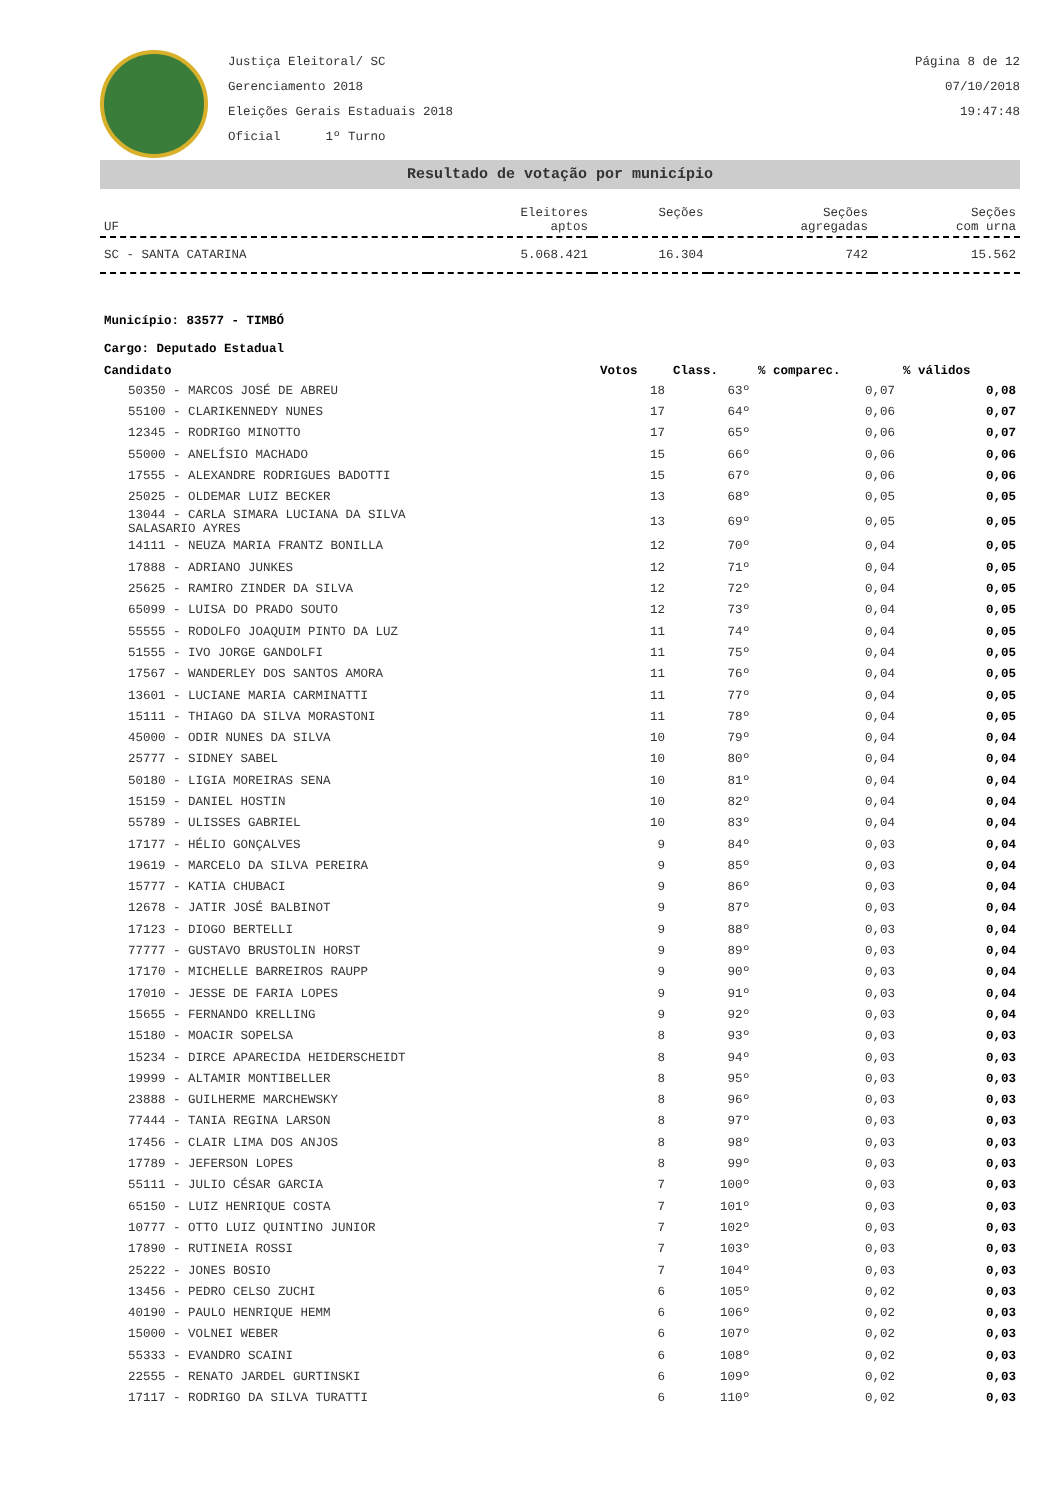Justiça Eleitoral/ SC
Gerenciamento 2018
Eleições Gerais Estaduais 2018
Oficial 1º Turno
Página 8 de 12
07/10/2018
19:47:48
Resultado de votação por município
| UF | Eleitores aptos | Seções | Seções agregadas | Seções com urna |
| --- | --- | --- | --- | --- |
| SC - SANTA CATARINA | 5.068.421 | 16.304 | 742 | 15.562 |
Município: 83577 - TIMBÓ
Cargo: Deputado Estadual
| Candidato | Votos | Class. | % comparec. | % válidos |
| --- | --- | --- | --- | --- |
| 50350 - MARCOS JOSÉ DE ABREU | 18 | 63º | 0,07 | 0,08 |
| 55100 - CLARIKENNEDY NUNES | 17 | 64º | 0,06 | 0,07 |
| 12345 - RODRIGO MINOTTO | 17 | 65º | 0,06 | 0,07 |
| 55000 - ANELÍSIO MACHADO | 15 | 66º | 0,06 | 0,06 |
| 17555 - ALEXANDRE RODRIGUES BADOTTI | 15 | 67º | 0,06 | 0,06 |
| 25025 - OLDEMAR LUIZ BECKER | 13 | 68º | 0,05 | 0,05 |
| 13044 - CARLA SIMARA LUCIANA DA SILVA SALASARIO AYRES | 13 | 69º | 0,05 | 0,05 |
| 14111 - NEUZA MARIA FRANTZ BONILLA | 12 | 70º | 0,04 | 0,05 |
| 17888 - ADRIANO JUNKES | 12 | 71º | 0,04 | 0,05 |
| 25625 - RAMIRO ZINDER DA SILVA | 12 | 72º | 0,04 | 0,05 |
| 65099 - LUISA DO PRADO SOUTO | 12 | 73º | 0,04 | 0,05 |
| 55555 - RODOLFO JOAQUIM PINTO DA LUZ | 11 | 74º | 0,04 | 0,05 |
| 51555 - IVO JORGE GANDOLFI | 11 | 75º | 0,04 | 0,05 |
| 17567 - WANDERLEY DOS SANTOS AMORA | 11 | 76º | 0,04 | 0,05 |
| 13601 - LUCIANE MARIA CARMINATTI | 11 | 77º | 0,04 | 0,05 |
| 15111 - THIAGO DA SILVA MORASTONI | 11 | 78º | 0,04 | 0,05 |
| 45000 - ODIR NUNES DA SILVA | 10 | 79º | 0,04 | 0,04 |
| 25777 - SIDNEY SABEL | 10 | 80º | 0,04 | 0,04 |
| 50180 - LIGIA MOREIRAS SENA | 10 | 81º | 0,04 | 0,04 |
| 15159 - DANIEL HOSTIN | 10 | 82º | 0,04 | 0,04 |
| 55789 - ULISSES GABRIEL | 10 | 83º | 0,04 | 0,04 |
| 17177 - HÉLIO GONÇALVES | 9 | 84º | 0,03 | 0,04 |
| 19619 - MARCELO DA SILVA PEREIRA | 9 | 85º | 0,03 | 0,04 |
| 15777 - KATIA CHUBACI | 9 | 86º | 0,03 | 0,04 |
| 12678 - JATIR JOSÉ BALBINOT | 9 | 87º | 0,03 | 0,04 |
| 17123 - DIOGO BERTELLI | 9 | 88º | 0,03 | 0,04 |
| 77777 - GUSTAVO BRUSTOLIN HORST | 9 | 89º | 0,03 | 0,04 |
| 17170 - MICHELLE BARREIROS RAUPP | 9 | 90º | 0,03 | 0,04 |
| 17010 - JESSE DE FARIA LOPES | 9 | 91º | 0,03 | 0,04 |
| 15655 - FERNANDO KRELLING | 9 | 92º | 0,03 | 0,04 |
| 15180 - MOACIR SOPELSA | 8 | 93º | 0,03 | 0,03 |
| 15234 - DIRCE APARECIDA HEIDERSCHEIDT | 8 | 94º | 0,03 | 0,03 |
| 19999 - ALTAMIR MONTIBELLER | 8 | 95º | 0,03 | 0,03 |
| 23888 - GUILHERME MARCHEWSKY | 8 | 96º | 0,03 | 0,03 |
| 77444 - TANIA REGINA LARSON | 8 | 97º | 0,03 | 0,03 |
| 17456 - CLAIR LIMA DOS ANJOS | 8 | 98º | 0,03 | 0,03 |
| 17789 - JEFERSON LOPES | 8 | 99º | 0,03 | 0,03 |
| 55111 - JULIO CÉSAR GARCIA | 7 | 100º | 0,03 | 0,03 |
| 65150 - LUIZ HENRIQUE COSTA | 7 | 101º | 0,03 | 0,03 |
| 10777 - OTTO LUIZ QUINTINO JUNIOR | 7 | 102º | 0,03 | 0,03 |
| 17890 - RUTINEIA ROSSI | 7 | 103º | 0,03 | 0,03 |
| 25222 - JONES BOSIO | 7 | 104º | 0,03 | 0,03 |
| 13456 - PEDRO CELSO ZUCHI | 6 | 105º | 0,02 | 0,03 |
| 40190 - PAULO HENRIQUE HEMM | 6 | 106º | 0,02 | 0,03 |
| 15000 - VOLNEI WEBER | 6 | 107º | 0,02 | 0,03 |
| 55333 - EVANDRO SCAINI | 6 | 108º | 0,02 | 0,03 |
| 22555 - RENATO JARDEL GURTINSKI | 6 | 109º | 0,02 | 0,03 |
| 17117 - RODRIGO DA SILVA TURATTI | 6 | 110º | 0,02 | 0,03 |